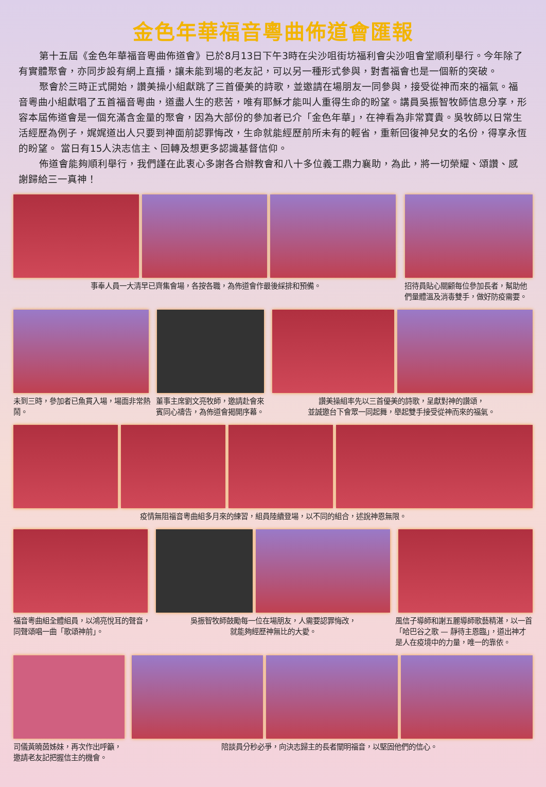金色年華福音粵曲佈道會匯報
第十五屆《金色年華福音粵曲佈道會》已於8月13日下午3時在尖沙咀街坊福利會尖沙咀會堂順利舉行。今年除了有實體聚會，亦同步設有網上直播，讓未能到場的老友記，可以另一種形式參與，對耆福會也是一個新的突破。
聚會於三時正式開始，讚美操小組獻跳了三首優美的詩歌，並邀請在場朋友一同參與，接受從神而來的福氣。福音粵曲小組獻唱了五首福音粵曲，道盡人生的悲苦，唯有耶穌才能叫人重得生命的盼望。講員吳振智牧師信息分享，形容本屆佈道會是一個充滿含金量的聚會，因為大部份的參加者已介「金色年華」，在神看為非常寶貴。吳牧師以日常生活經歷為例子，娓娓道出人只要到神面前認罪悔改，生命就能經歷前所未有的輕省，重新回復神兒女的名份，得享永恆的盼望。 當日有15人決志信主、回轉及想更多認識基督信仰。
佈道會能夠順利舉行，我們謹在此衷心多謝各合辦教會和八十多位義工鼎力襄助，為此，將一切榮耀、頌讚、感謝歸給三一真神！
事奉人員一大清早已齊集會場，各按各職，為佈道會作最後綵排和預備。
招待員貼心關顧每位參加長者，幫助他們量體溫及消毒雙手，做好防疫需要。
未到三時，參加者已魚貫入場，場面非常熱鬧。
董事主席劉文亮牧師，邀請赴會來賓同心禱告，為佈道會揭開序幕。
讚美操組率先以三首優美的詩歌，呈獻對神的讚頌，
並誠邀台下會眾一同起舞，舉起雙手接受從神而來的福氣。
疫情無阻福音粵曲組多月來的練習，組員陸續登場，以不同的組合，述說神恩無限。
福音粵曲組全體組員，以鴻亮悅耳的聲音，同聲頌唱一曲「歌頌神前」。
吳振智牧師鼓勵每一位在場朋友，人需要認罪悔改，
就能夠經歷神無比的大愛。
風信子導師和謝五麗導師歌藝精湛，以一首「哈巴谷之歌 — 靜待主恩臨」，道出神才是人在疫境中的力量，唯一的靠依。
司儀黃曉茵姊妹，再次作出呼籲，邀請老友記把握信主的機會。
陪談員分秒必爭，向決志歸主的長者闡明福音，以堅固他們的信心。